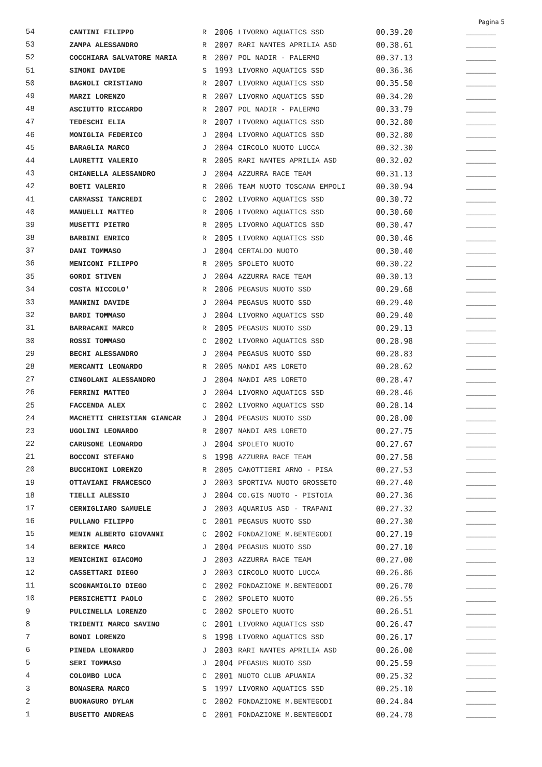Pagina 5
| 54 | CANTINI FILIPPO | R | 2006 | LIVORNO AQUATICS SSD | 00.39.20 | _______ |
| 53 | ZAMPA ALESSANDRO | R | 2007 | RARI NANTES APRILIA ASD | 00.38.61 | _______ |
| 52 | COCCHIARA SALVATORE MARIA | R | 2007 | POL NADIR - PALERMO | 00.37.13 | _______ |
| 51 | SIMONI DAVIDE | S | 1993 | LIVORNO AQUATICS SSD | 00.36.36 | _______ |
| 50 | BAGNOLI CRISTIANO | R | 2007 | LIVORNO AQUATICS SSD | 00.35.50 | _______ |
| 49 | MARZI LORENZO | R | 2007 | LIVORNO AQUATICS SSD | 00.34.20 | _______ |
| 48 | ASCIUTTO RICCARDO | R | 2007 | POL NADIR - PALERMO | 00.33.79 | _______ |
| 47 | TEDESCHI ELIA | R | 2007 | LIVORNO AQUATICS SSD | 00.32.80 | _______ |
| 46 | MONIGLIA FEDERICO | J | 2004 | LIVORNO AQUATICS SSD | 00.32.80 | _______ |
| 45 | BARAGLIA MARCO | J | 2004 | CIRCOLO NUOTO LUCCA | 00.32.30 | _______ |
| 44 | LAURETTI VALERIO | R | 2005 | RARI NANTES APRILIA ASD | 00.32.02 | _______ |
| 43 | CHIANELLA ALESSANDRO | J | 2004 | AZZURRA RACE TEAM | 00.31.13 | _______ |
| 42 | BOETI VALERIO | R | 2006 | TEAM NUOTO TOSCANA EMPOLI | 00.30.94 | _______ |
| 41 | CARMASSI TANCREDI | C | 2002 | LIVORNO AQUATICS SSD | 00.30.72 | _______ |
| 40 | MANUELLI MATTEO | R | 2006 | LIVORNO AQUATICS SSD | 00.30.60 | _______ |
| 39 | MUSETTI PIETRO | R | 2005 | LIVORNO AQUATICS SSD | 00.30.47 | _______ |
| 38 | BARBINI ENRICO | R | 2005 | LIVORNO AQUATICS SSD | 00.30.46 | _______ |
| 37 | DANI TOMMASO | J | 2004 | CERTALDO NUOTO | 00.30.40 | _______ |
| 36 | MENICONI FILIPPO | R | 2005 | SPOLETO NUOTO | 00.30.22 | _______ |
| 35 | GORDI STIVEN | J | 2004 | AZZURRA RACE TEAM | 00.30.13 | _______ |
| 34 | COSTA NICCOLO' | R | 2006 | PEGASUS NUOTO SSD | 00.29.68 | _______ |
| 33 | MANNINI DAVIDE | J | 2004 | PEGASUS NUOTO SSD | 00.29.40 | _______ |
| 32 | BARDI TOMMASO | J | 2004 | LIVORNO AQUATICS SSD | 00.29.40 | _______ |
| 31 | BARRACANI MARCO | R | 2005 | PEGASUS NUOTO SSD | 00.29.13 | _______ |
| 30 | ROSSI TOMMASO | C | 2002 | LIVORNO AQUATICS SSD | 00.28.98 | _______ |
| 29 | BECHI ALESSANDRO | J | 2004 | PEGASUS NUOTO SSD | 00.28.83 | _______ |
| 28 | MERCANTI LEONARDO | R | 2005 | NANDI ARS LORETO | 00.28.62 | _______ |
| 27 | CINGOLANI ALESSANDRO | J | 2004 | NANDI ARS LORETO | 00.28.47 | _______ |
| 26 | FERRINI MATTEO | J | 2004 | LIVORNO AQUATICS SSD | 00.28.46 | _______ |
| 25 | FACCENDA ALEX | C | 2002 | LIVORNO AQUATICS SSD | 00.28.14 | _______ |
| 24 | MACHETTI CHRISTIAN GIANCAR | J | 2004 | PEGASUS NUOTO SSD | 00.28.00 | _______ |
| 23 | UGOLINI LEONARDO | R | 2007 | NANDI ARS LORETO | 00.27.75 | _______ |
| 22 | CARUSONE LEONARDO | J | 2004 | SPOLETO NUOTO | 00.27.67 | _______ |
| 21 | BOCCONI STEFANO | S | 1998 | AZZURRA RACE TEAM | 00.27.58 | _______ |
| 20 | BUCCHIONI LORENZO | R | 2005 | CANOTTIERI ARNO - PISA | 00.27.53 | _______ |
| 19 | OTTAVIANI FRANCESCO | J | 2003 | SPORTIVA NUOTO GROSSETO | 00.27.40 | _______ |
| 18 | TIELLI ALESSIO | J | 2004 | CO.GIS NUOTO - PISTOIA | 00.27.36 | _______ |
| 17 | CERNIGLIARO SAMUELE | J | 2003 | AQUARIUS ASD - TRAPANI | 00.27.32 | _______ |
| 16 | PULLANO FILIPPO | C | 2001 | PEGASUS NUOTO SSD | 00.27.30 | _______ |
| 15 | MENIN ALBERTO GIOVANNI | C | 2002 | FONDAZIONE M.BENTEGODI | 00.27.19 | _______ |
| 14 | BERNICE MARCO | J | 2004 | PEGASUS NUOTO SSD | 00.27.10 | _______ |
| 13 | MENICHINI GIACOMO | J | 2003 | AZZURRA RACE TEAM | 00.27.00 | _______ |
| 12 | CASSETTARI DIEGO | J | 2003 | CIRCOLO NUOTO LUCCA | 00.26.86 | _______ |
| 11 | SCOGNAMIGLIO DIEGO | C | 2002 | FONDAZIONE M.BENTEGODI | 00.26.70 | _______ |
| 10 | PERSICHETTI PAOLO | C | 2002 | SPOLETO NUOTO | 00.26.55 | _______ |
| 9 | PULCINELLA LORENZO | C | 2002 | SPOLETO NUOTO | 00.26.51 | _______ |
| 8 | TRIDENTI MARCO SAVINO | C | 2001 | LIVORNO AQUATICS SSD | 00.26.47 | _______ |
| 7 | BONDI LORENZO | S | 1998 | LIVORNO AQUATICS SSD | 00.26.17 | _______ |
| 6 | PINEDA LEONARDO | J | 2003 | RARI NANTES APRILIA ASD | 00.26.00 | _______ |
| 5 | SERI TOMMASO | J | 2004 | PEGASUS NUOTO SSD | 00.25.59 | _______ |
| 4 | COLOMBO LUCA | C | 2001 | NUOTO CLUB APUANIA | 00.25.32 | _______ |
| 3 | BONASERA MARCO | S | 1997 | LIVORNO AQUATICS SSD | 00.25.10 | _______ |
| 2 | BUONAGURO DYLAN | C | 2002 | FONDAZIONE M.BENTEGODI | 00.24.84 | _______ |
| 1 | BUSETTO ANDREAS | C | 2001 | FONDAZIONE M.BENTEGODI | 00.24.78 | _______ |